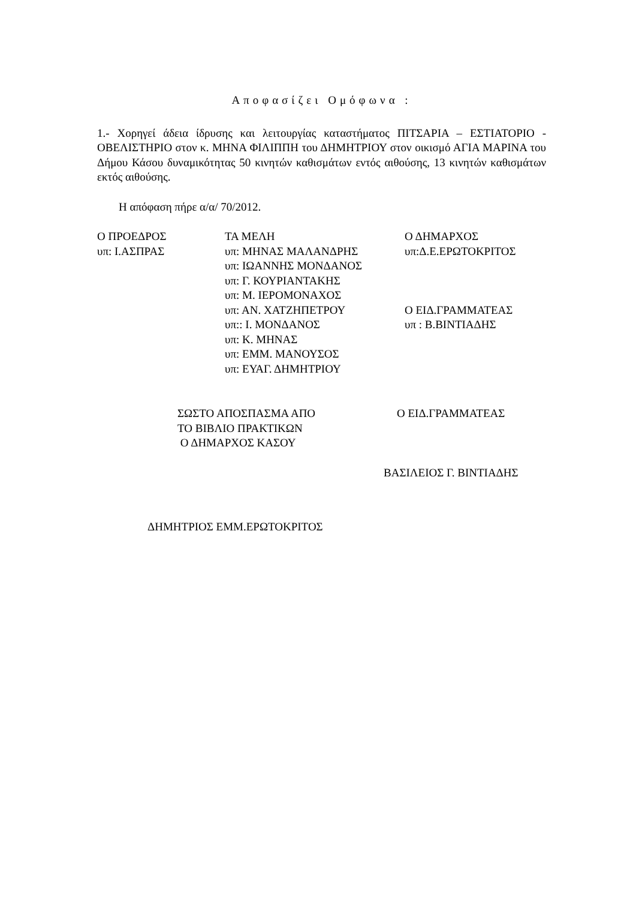Αποφασίζει Ομόφωνα :
1.- Χορηγεί άδεια ίδρυσης και λειτουργίας καταστήματος ΠΙΤΣΑΡΙΑ – ΕΣΤΙΑΤΟΡΙΟ - ΟΒΕΛΙΣΤΗΡΙΟ στον κ. ΜΗΝΑ ΦΙΛΙΠΠΗ του ΔΗΜΗΤΡΙΟΥ στον οικισμό ΑΓΙΑ ΜΑΡΙΝΑ του Δήμου Κάσου δυναμικότητας 50 κινητών καθισμάτων εντός αιθούσης, 13 κινητών καθισμάτων εκτός αιθούσης.
Η απόφαση πήρε α/α/ 70/2012.
| Ο ΠΡΟΕΔΡΟΣ | ΤΑ ΜΕΛΗ | Ο ΔΗΜΑΡΧΟΣ |
| υπ: Ι.ΑΣΠΡΑΣ | υπ: ΜΗΝΑΣ ΜΑΛΑΝΔΡΗΣ | υπ:Δ.Ε.ΕΡΩΤΟΚΡΙΤΟΣ |
| | υπ: ΙΩΑΝΝΗΣ ΜΟΝΔΑΝΟΣ | |
| | υπ: Γ. ΚΟΥΡΙΑΝΤΑΚΗΣ | |
| | υπ: Μ. ΙΕΡΟΜΟΝΑΧΟΣ | |
| | υπ: ΑΝ. ΧΑΤΖΗΠΕΤΡΟΥ | Ο ΕΙΔ.ΓΡΑΜΜΑΤΕΑΣ |
| | υπ:: Ι. ΜΟΝΔΑΝΟΣ | υπ : Β.ΒΙΝΤΙΑΔΗΣ |
| | υπ: Κ. ΜΗΝΑΣ | |
| | υπ: ΕΜΜ. ΜΑΝΟΥΣΟΣ | |
| | υπ: ΕΥΑΓ. ΔΗΜΗΤΡΙΟΥ | |
| ΣΩΣΤΟ ΑΠΟΣΠΑΣΜΑ ΑΠΟ ΤΟ ΒΙΒΛΙΟ ΠΡΑΚΤΙΚΩΝ Ο ΔΗΜΑΡΧΟΣ ΚΑΣΟΥ | Ο ΕΙΔ.ΓΡΑΜΜΑΤΕΑΣ |
ΒΑΣΙΛΕΙΟΣ Γ. ΒΙΝΤΙΑΔΗΣ
ΔΗΜΗΤΡΙΟΣ ΕΜΜ.ΕΡΩΤΟΚΡΙΤΟΣ